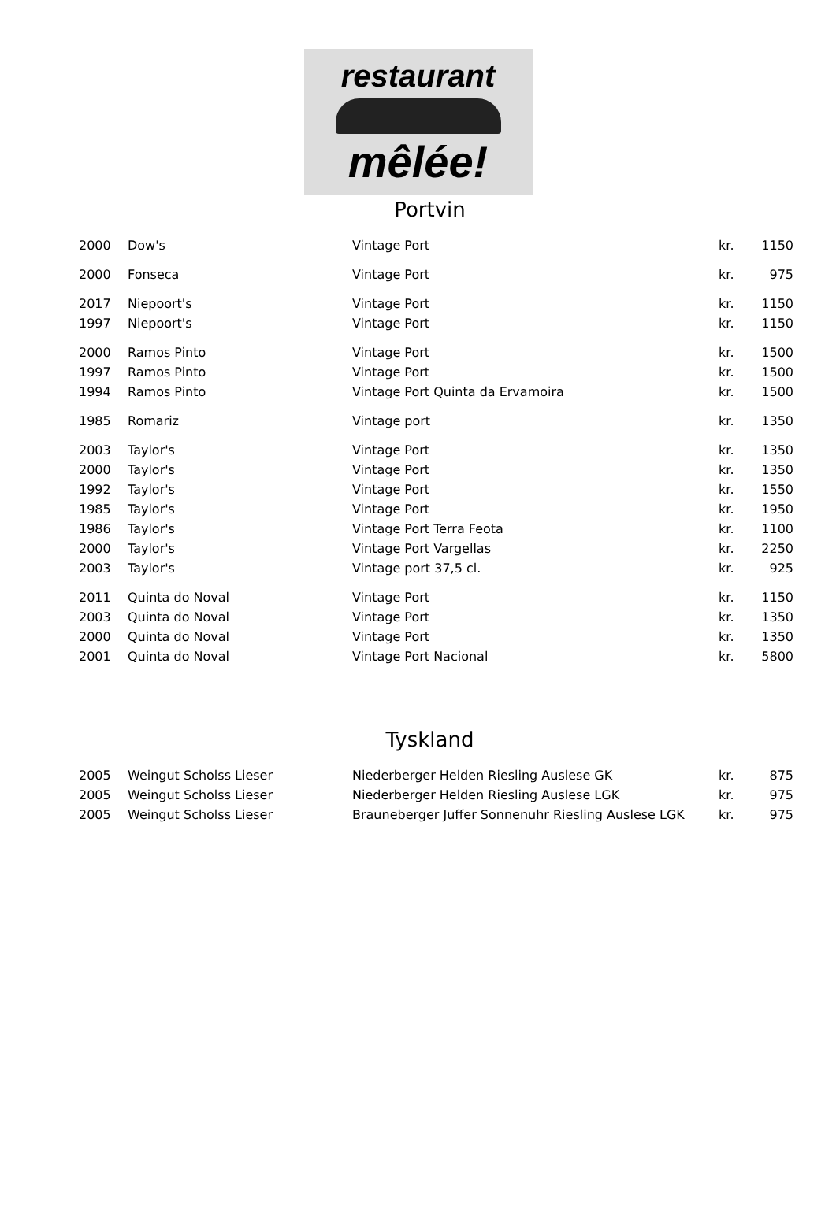restaurant
mêlée!
Portvin
| 2000 | Dow's | Vintage Port | kr. | 1150 |
| 2000 | Fonseca | Vintage Port | kr. | 975 |
| 2017 | Niepoort's | Vintage Port | kr. | 1150 |
| 1997 | Niepoort's | Vintage Port | kr. | 1150 |
| 2000 | Ramos Pinto | Vintage Port | kr. | 1500 |
| 1997 | Ramos Pinto | Vintage Port | kr. | 1500 |
| 1994 | Ramos Pinto | Vintage Port Quinta da Ervamoira | kr. | 1500 |
| 1985 | Romariz | Vintage port | kr. | 1350 |
| 2003 | Taylor's | Vintage Port | kr. | 1350 |
| 2000 | Taylor's | Vintage Port | kr. | 1350 |
| 1992 | Taylor's | Vintage Port | kr. | 1550 |
| 1985 | Taylor's | Vintage Port | kr. | 1950 |
| 1986 | Taylor's | Vintage Port Terra Feota | kr. | 1100 |
| 2000 | Taylor's | Vintage Port Vargellas | kr. | 2250 |
| 2003 | Taylor's | Vintage port 37,5 cl. | kr. | 925 |
| 2011 | Quinta do Noval | Vintage Port | kr. | 1150 |
| 2003 | Quinta do Noval | Vintage Port | kr. | 1350 |
| 2000 | Quinta do Noval | Vintage Port | kr. | 1350 |
| 2001 | Quinta do Noval | Vintage Port Nacional | kr. | 5800 |
Tyskland
| 2005 | Weingut Scholss Lieser | Niederberger Helden Riesling Auslese GK | kr. | 875 |
| 2005 | Weingut Scholss Lieser | Niederberger Helden Riesling Auslese LGK | kr. | 975 |
| 2005 | Weingut Scholss Lieser | Brauneberger Juffer Sonnenuhr Riesling Auslese LGK | kr. | 975 |